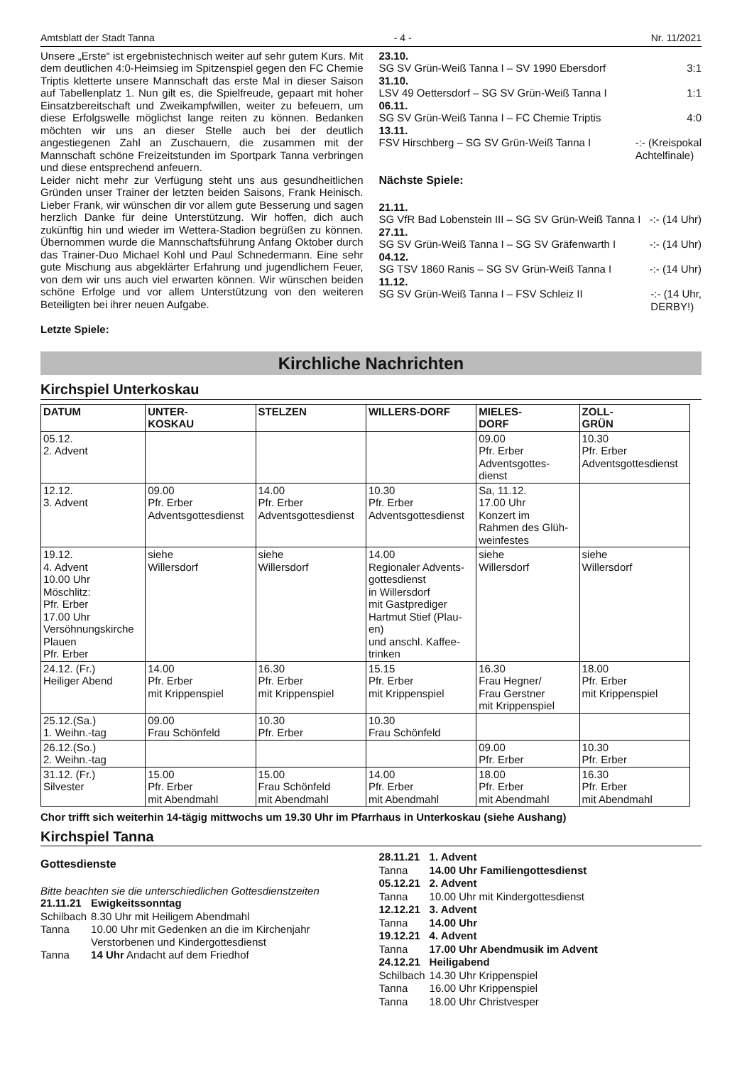Amtsblatt der Stadt Tanna - 4 - Nr. 11/2021
Unsere „Erste“ ist ergebnistechnisch weiter auf sehr gutem Kurs. Mit dem deutlichen 4:0-Heimsieg im Spitzenspiel gegen den FC Chemie Triptis kletterte unsere Mannschaft das erste Mal in dieser Saison auf Tabellenplatz 1. Nun gilt es, die Spielfreude, gepaart mit hoher Einsatzbereitschaft und Zweikampfwillen, weiter zu befeuern, um diese Erfolgswelle möglichst lange reiten zu können. Bedanken möchten wir uns an dieser Stelle auch bei der deutlich angestiegenen Zahl an Zuschauern, die zusammen mit der Mannschaft schöne Freizeitstunden im Sportpark Tanna verbringen und diese entsprechend anfeuern.
Leider nicht mehr zur Verfügung steht uns aus gesundheitlichen Gründen unser Trainer der letzten beiden Saisons, Frank Heinisch. Lieber Frank, wir wünschen dir vor allem gute Besserung und sagen herzlich Danke für deine Unterstützung. Wir hoffen, dich auch zukünftig hin und wieder im Wettera-Stadion begrüßen zu können. Übernommen wurde die Mannschaftsführung Anfang Oktober durch das Trainer-Duo Michael Kohl und Paul Schnedermann. Eine sehr gute Mischung aus abgeklärter Erfahrung und jugendlichem Feuer, von dem wir uns auch viel erwarten können. Wir wünschen beiden schöne Erfolge und vor allem Unterstützung von den weiteren Beteiligten bei ihrer neuen Aufgabe.
Letzte Spiele:
23.10.
SG SV Grün-Weiß Tanna I – SV 1990 Ebersdorf 3:1
31.10.
LSV 49 Oettersdorf – SG SV Grün-Weiß Tanna I 1:1
06.11.
SG SV Grün-Weiß Tanna I – FC Chemie Triptis 4:0
13.11.
FSV Hirschberg – SG SV Grün-Weiß Tanna I -:- (Kreispokal
Achtelfinale)
Nächste Spiele:
21.11.
SG VfR Bad Lobenstein III – SG SV Grün-Weiß Tanna I -:- (14 Uhr)
27.11.
SG SV Grün-Weiß Tanna I – SG SV Gräfenwarth I -:- (14 Uhr)
04.12.
SG TSV 1860 Ranis – SG SV Grün-Weiß Tanna I -:- (14 Uhr)
11.12.
SG SV Grün-Weiß Tanna I – FSV Schleiz II -:- (14 Uhr,
DERBY!)
Kirchliche Nachrichten
Kirchspiel Unterkoskau
| DATUM | UNTER- KOSKAU | STELZEN | WILLERS-DORF | MIELES- DORF | ZOLL- GRÜN |
| --- | --- | --- | --- | --- | --- |
| 05.12. 2. Advent | | | | 09.00 Pfr. Erber Adventsgottes- dienst | 10.30 Pfr. Erber Adventsgottesdienst |
| 12.12. 3. Advent | 09.00 Pfr. Erber Adventsgottesdienst | 14.00 Pfr. Erber Adventsgottesdienst | 10.30 Pfr. Erber Adventsgottesdienst | Sa, 11.12. 17.00 Uhr Konzert im Rahmen des Glüh- weinfestes | |
| 19.12. 4. Advent 10.00 Uhr Möschlitz: Pfr. Erber 17.00 Uhr Versöhnungskirche Plauen Pfr. Erber | siehe Willersdorf | siehe Willersdorf | 14.00 Regionaler Advents- gottesdienst in Willersdorf mit Gastprediger Hartmut Stief (Plau- en) und anschl. Kaffee- trinken | siehe Willersdorf | siehe Willersdorf |
| 24.12. (Fr.) Heiliger Abend | 14.00 Pfr. Erber mit Krippenspiel | 16.30 Pfr. Erber mit Krippenspiel | 15.15 Pfr. Erber mit Krippenspiel | 16.30 Frau Hegner/ Frau Gerstner mit Krippenspiel | 18.00 Pfr. Erber mit Krippenspiel |
| 25.12.(Sa.) 1. Weihn.-tag | 09.00 Frau Schönfeld | 10.30 Pfr. Erber | 10.30 Frau Schönfeld | | |
| 26.12.(So.) 2. Weihn.-tag | | | | 09.00 Pfr. Erber | 10.30 Pfr. Erber |
| 31.12. (Fr.) Silvester | 15.00 Pfr. Erber mit Abendmahl | 15.00 Frau Schönfeld mit Abendmahl | 14.00 Pfr. Erber mit Abendmahl | 18.00 Pfr. Erber mit Abendmahl | 16.30 Pfr. Erber mit Abendmahl |
Chor trifft sich weiterhin 14-tägig mittwochs um 19.30 Uhr im Pfarrhaus in Unterkoskau (siehe Aushang)
Kirchspiel Tanna
Gottesdienste
Bitte beachten sie die unterschiedlichen Gottesdienstzeiten
| 21.11.21 | Ewigkeitssonntag |
| Schilbach | 8.30 Uhr mit Heiligem Abendmahl |
| Tanna | 10.00 Uhr mit Gedenken an die im Kirchenjahr Verstorbenen und Kindergottesdienst |
| Tanna | 14 Uhr Andacht auf dem Friedhof |
| 28.11.21 | 1. Advent |
| Tanna | 14.00 Uhr Familiengottesdienst |
| 05.12.21 | 2. Advent |
| Tanna | 10.00 Uhr mit Kindergottesdienst |
| 12.12.21 | 3. Advent |
| Tanna | 14.00 Uhr |
| 19.12.21 | 4. Advent |
| Tanna | 17.00 Uhr Abendmusik im Advent |
| 24.12.21 | Heiligabend |
| Schilbach | 14.30 Uhr Krippenspiel |
| Tanna | 16.00 Uhr Krippenspiel |
| Tanna | 18.00 Uhr Christvesper |